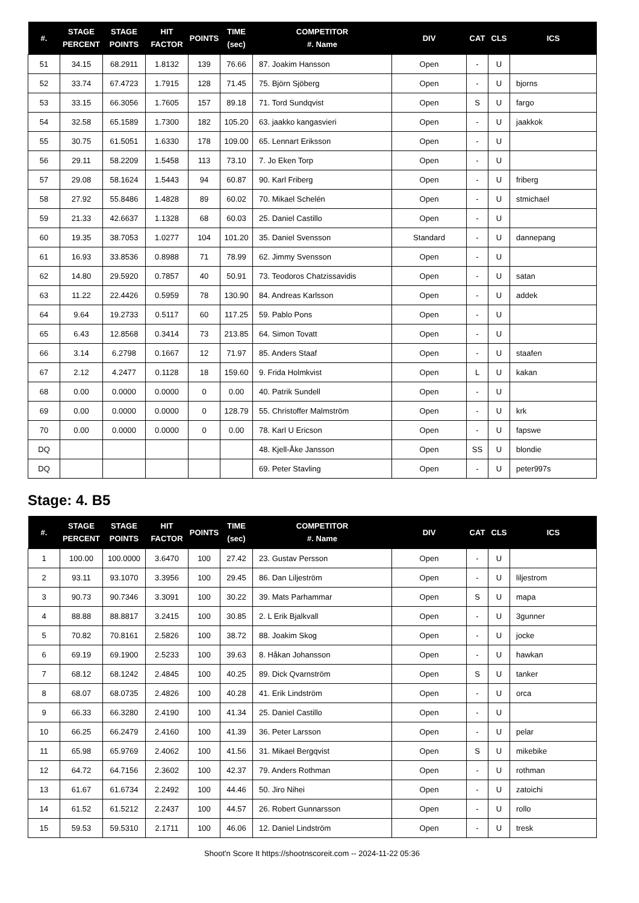| #. | STAGE PERCENT | STAGE POINTS | HIT FACTOR | POINTS | TIME (sec) | COMPETITOR #. Name | DIV | CAT | CLS | ICS |
| --- | --- | --- | --- | --- | --- | --- | --- | --- | --- | --- |
| 51 | 34.15 | 68.2911 | 1.8132 | 139 | 76.66 | 87. Joakim Hansson | Open | - | U | |
| 52 | 33.74 | 67.4723 | 1.7915 | 128 | 71.45 | 75. Björn Sjöberg | Open | - | U | bjorns |
| 53 | 33.15 | 66.3056 | 1.7605 | 157 | 89.18 | 71. Tord Sundqvist | Open | S | U | fargo |
| 54 | 32.58 | 65.1589 | 1.7300 | 182 | 105.20 | 63. jaakko kangasvieri | Open | - | U | jaakkok |
| 55 | 30.75 | 61.5051 | 1.6330 | 178 | 109.00 | 65. Lennart Eriksson | Open | - | U | |
| 56 | 29.11 | 58.2209 | 1.5458 | 113 | 73.10 | 7. Jo Eken Torp | Open | - | U | |
| 57 | 29.08 | 58.1624 | 1.5443 | 94 | 60.87 | 90. Karl Friberg | Open | - | U | friberg |
| 58 | 27.92 | 55.8486 | 1.4828 | 89 | 60.02 | 70. Mikael Schelén | Open | - | U | stmichael |
| 59 | 21.33 | 42.6637 | 1.1328 | 68 | 60.03 | 25. Daniel Castillo | Open | - | U | |
| 60 | 19.35 | 38.7053 | 1.0277 | 104 | 101.20 | 35. Daniel Svensson | Standard | - | U | dannepang |
| 61 | 16.93 | 33.8536 | 0.8988 | 71 | 78.99 | 62. Jimmy Svensson | Open | - | U | |
| 62 | 14.80 | 29.5920 | 0.7857 | 40 | 50.91 | 73. Teodoros Chatzissavidis | Open | - | U | satan |
| 63 | 11.22 | 22.4426 | 0.5959 | 78 | 130.90 | 84. Andreas Karlsson | Open | - | U | addek |
| 64 | 9.64 | 19.2733 | 0.5117 | 60 | 117.25 | 59. Pablo Pons | Open | - | U | |
| 65 | 6.43 | 12.8568 | 0.3414 | 73 | 213.85 | 64. Simon Tovatt | Open | - | U | |
| 66 | 3.14 | 6.2798 | 0.1667 | 12 | 71.97 | 85. Anders Staaf | Open | - | U | staafen |
| 67 | 2.12 | 4.2477 | 0.1128 | 18 | 159.60 | 9. Frida Holmkvist | Open | L | U | kakan |
| 68 | 0.00 | 0.0000 | 0.0000 | 0 | 0.00 | 40. Patrik Sundell | Open | - | U | |
| 69 | 0.00 | 0.0000 | 0.0000 | 0 | 128.79 | 55. Christoffer Malmström | Open | - | U | krk |
| 70 | 0.00 | 0.0000 | 0.0000 | 0 | 0.00 | 78. Karl U Ericson | Open | - | U | fapswe |
| DQ | | | | | | 48. Kjell-Åke Jansson | Open | SS | U | blondie |
| DQ | | | | | | 69. Peter Stavling | Open | - | U | peter997s |
Stage: 4. B5
| #. | STAGE PERCENT | STAGE POINTS | HIT FACTOR | POINTS | TIME (sec) | COMPETITOR #. Name | DIV | CAT | CLS | ICS |
| --- | --- | --- | --- | --- | --- | --- | --- | --- | --- | --- |
| 1 | 100.00 | 100.0000 | 3.6470 | 100 | 27.42 | 23. Gustav Persson | Open | - | U | |
| 2 | 93.11 | 93.1070 | 3.3956 | 100 | 29.45 | 86. Dan Liljeström | Open | - | U | liljestrom |
| 3 | 90.73 | 90.7346 | 3.3091 | 100 | 30.22 | 39. Mats Parhammar | Open | S | U | mapa |
| 4 | 88.88 | 88.8817 | 3.2415 | 100 | 30.85 | 2. L Erik Bjalkvall | Open | - | U | 3gunner |
| 5 | 70.82 | 70.8161 | 2.5826 | 100 | 38.72 | 88. Joakim Skog | Open | - | U | jocke |
| 6 | 69.19 | 69.1900 | 2.5233 | 100 | 39.63 | 8. Håkan Johansson | Open | - | U | hawkan |
| 7 | 68.12 | 68.1242 | 2.4845 | 100 | 40.25 | 89. Dick Qvarnström | Open | S | U | tanker |
| 8 | 68.07 | 68.0735 | 2.4826 | 100 | 40.28 | 41. Erik Lindström | Open | - | U | orca |
| 9 | 66.33 | 66.3280 | 2.4190 | 100 | 41.34 | 25. Daniel Castillo | Open | - | U | |
| 10 | 66.25 | 66.2479 | 2.4160 | 100 | 41.39 | 36. Peter Larsson | Open | - | U | pelar |
| 11 | 65.98 | 65.9769 | 2.4062 | 100 | 41.56 | 31. Mikael Bergqvist | Open | S | U | mikebike |
| 12 | 64.72 | 64.7156 | 2.3602 | 100 | 42.37 | 79. Anders Rothman | Open | - | U | rothman |
| 13 | 61.67 | 61.6734 | 2.2492 | 100 | 44.46 | 50. Jiro Nihei | Open | - | U | zatoichi |
| 14 | 61.52 | 61.5212 | 2.2437 | 100 | 44.57 | 26. Robert Gunnarsson | Open | - | U | rollo |
| 15 | 59.53 | 59.5310 | 2.1711 | 100 | 46.06 | 12. Daniel Lindström | Open | - | U | tresk |
Shoot'n Score It https://shootnscoreit.com -- 2024-11-22 05:36